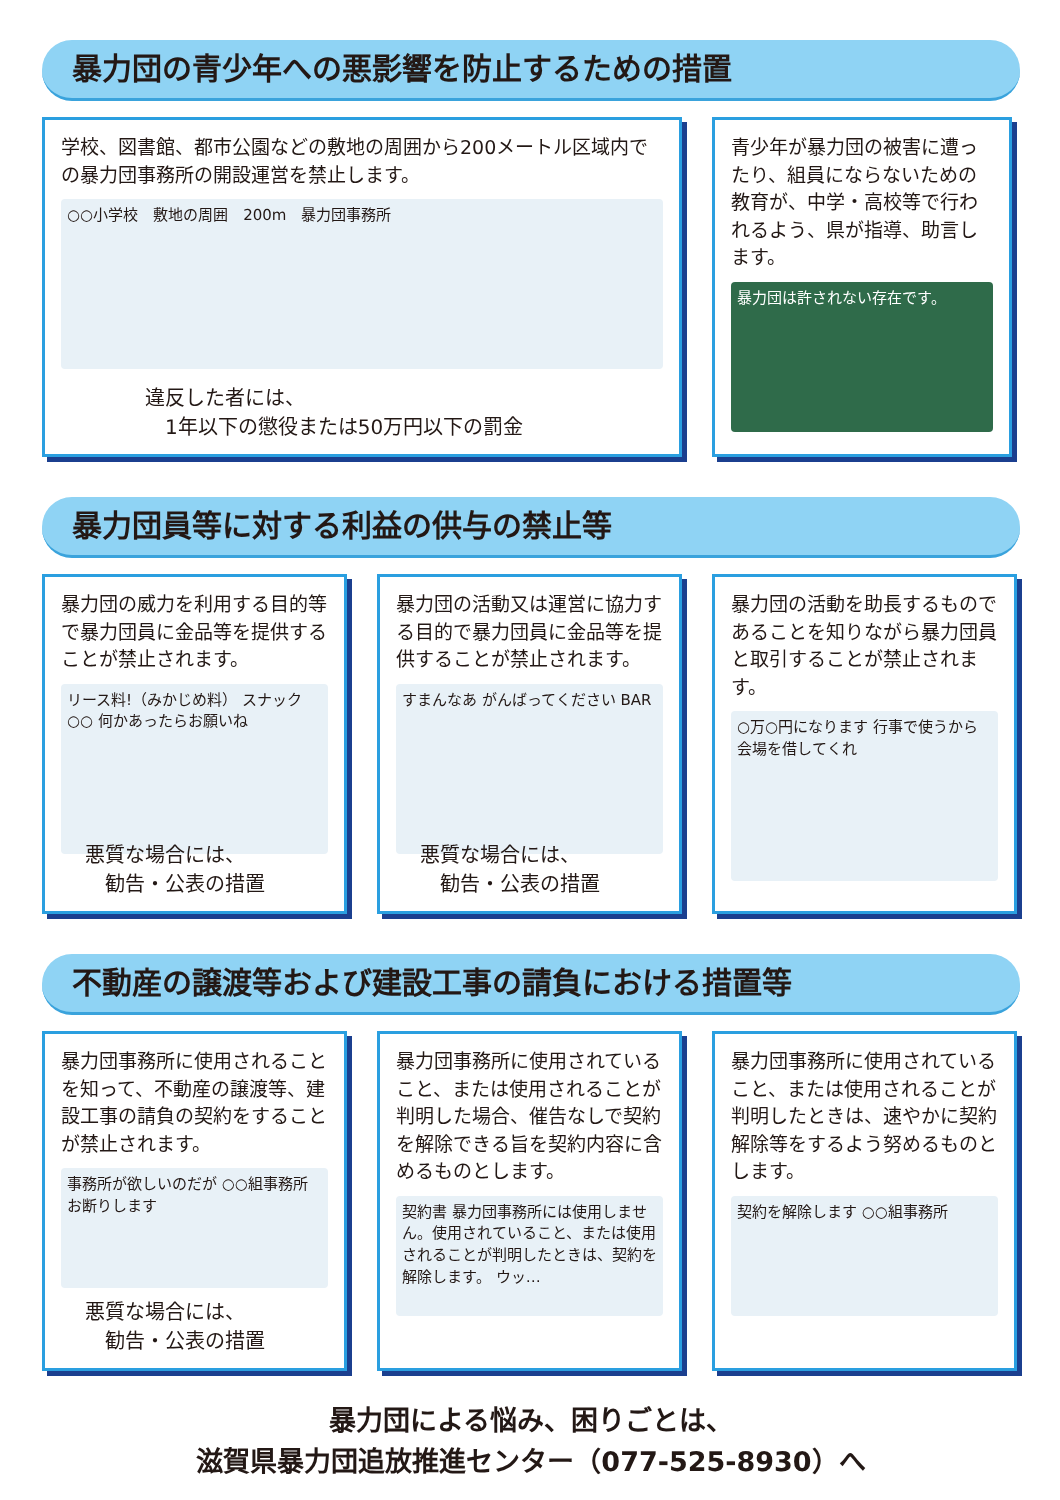暴力団の青少年への悪影響を防止するための措置
学校、図書館、都市公園などの敷地の周囲から200メートル区域内での暴力団事務所の開設運営を禁止します。
○○小学校　敷地の周囲　200m　暴力団事務所
違反した者には、
　1年以下の懲役または50万円以下の罰金
青少年が暴力団の被害に遭ったり、組員にならないための教育が、中学・高校等で行われるよう、県が指導、助言します。
暴力団は許されない存在です。
暴力団員等に対する利益の供与の禁止等
暴力団の威力を利用する目的等で暴力団員に金品等を提供することが禁止されます。
リース料!（みかじめ料） スナック○○ 何かあったらお願いね
悪質な場合には、
　勧告・公表の措置
暴力団の活動又は運営に協力する目的で暴力団員に金品等を提供することが禁止されます。
すまんなあ がんばってください BAR
悪質な場合には、
　勧告・公表の措置
暴力団の活動を助長するものであることを知りながら暴力団員と取引することが禁止されます。
○万○円になります 行事で使うから会場を借してくれ
不動産の譲渡等および建設工事の請負における措置等
暴力団事務所に使用されることを知って、不動産の譲渡等、建設工事の請負の契約をすることが禁止されます。
事務所が欲しいのだが ○○組事務所 お断りします
悪質な場合には、
　勧告・公表の措置
暴力団事務所に使用されていること、または使用されることが判明した場合、催告なしで契約を解除できる旨を契約内容に含めるものとします。
契約書 暴力団事務所には使用しません。使用されていること、または使用されることが判明したときは、契約を解除します。 ウッ…
暴力団事務所に使用されていること、または使用されることが判明したときは、速やかに契約解除等をするよう努めるものとします。
契約を解除します ○○組事務所
暴力団による悩み、困りごとは、
滋賀県暴力団追放推進センター（077-525-8930）へ